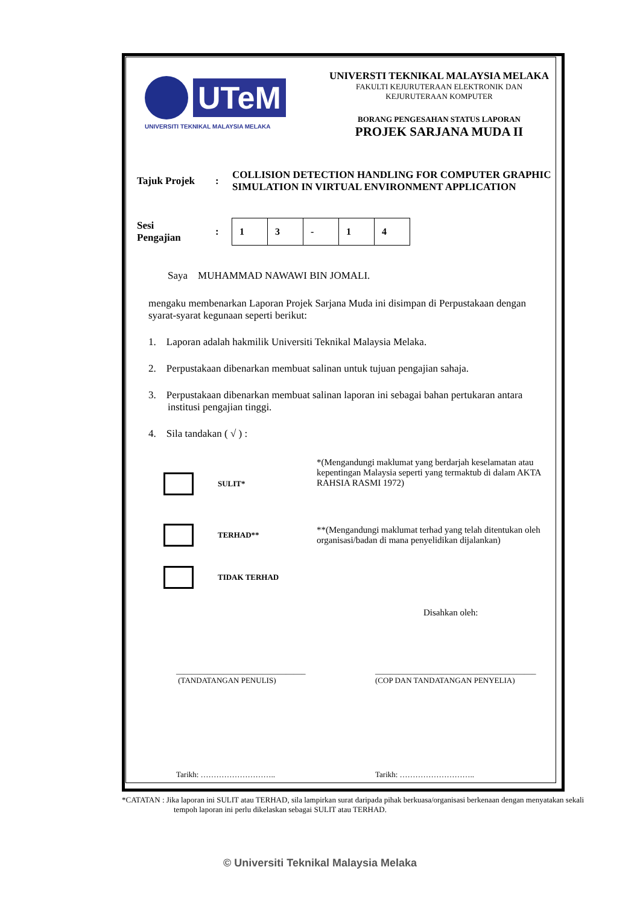UTeM
UNIVERSITI TEKNIKAL MALAYSIA MELAKA
UNIVERSTI TEKNIKAL MALAYSIA MELAKA
FAKULTI KEJURUTERAAN ELEKTRONIK DAN KEJURUTERAAN KOMPUTER
BORANG PENGESAHAN STATUS LAPORAN
PROJEK SARJANA MUDA II
| Tajuk Projek | : | COLLISION DETECTION HANDLING FOR COMPUTER GRAPHIC SIMULATION IN VIRTUAL ENVIRONMENT APPLICATION |
| Sesi Pengajian | : | 1 | 3 | - | 1 | 4 |
Saya MUHAMMAD NAWAWI BIN JOMALI.
mengaku membenarkan Laporan Projek Sarjana Muda ini disimpan di Perpustakaan dengan syarat-syarat kegunaan seperti berikut:
1. Laporan adalah hakmilik Universiti Teknikal Malaysia Melaka.
2. Perpustakaan dibenarkan membuat salinan untuk tujuan pengajian sahaja.
3. Perpustakaan dibenarkan membuat salinan laporan ini sebagai bahan pertukaran antara institusi pengajian tinggi.
4. Sila tandakan ( √ ) :
| | SULIT* | *(Mengandungi maklumat yang berdarjah keselamatan atau kepentingan Malaysia seperti yang termaktub di dalam AKTA RAHSIA RASMI 1972) |
| | TERHAD** | **(Mengandungi maklumat terhad yang telah ditentukan oleh organisasi/badan di mana penyelidikan dijalankan) |
| | TIDAK TERHAD | |
Disahkan oleh:
_________________________________
(TANDATANGAN PENULIS)
_________________________________________
(COP DAN TANDATANGAN PENYELIA)
Tarikh: ……………………….. Tarikh: ………………………..
*CATATAN : Jika laporan ini SULIT atau TERHAD, sila lampirkan surat daripada pihak berkuasa/organisasi berkenaan dengan menyatakan sekali tempoh laporan ini perlu dikelaskan sebagai SULIT atau TERHAD.
© Universiti Teknikal Malaysia Melaka